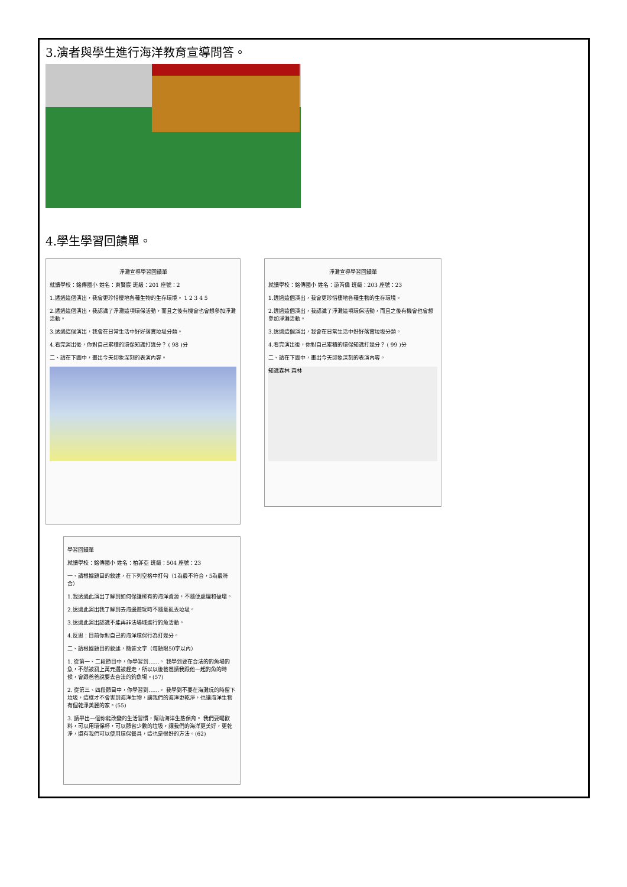3.演者與學生進行海洋教育宣導問答。
4.學生學習回饋單。
淨灘宣導學習回饋單
就讀學校：銘傳國小 姓名：東賢宸 班級：201 座號：2
1.透過這個演出，我會更珍惜棲地各種生物的生存環境。 1 2 3 4 5
2.透過這個演出，我認識了淨灘這項環保活動，而且之後有機會也會想參加淨灘活動。
3.透過這個演出，我會在日常生活中好好落實垃圾分類。
4.看完演出後，你對自己累積的環保知識打幾分？ ( 98 )分
二、請在下圖中，畫出今天印象深刻的表演內容。
淨灘宣導學習回饋單
就讀學校：銘傳國小 姓名：游芮僑 班級：203 座號：23
1.透過這個演出，我會更珍惜棲地各種生物的生存環境。
2.透過這個演出，我認識了淨灘這項環保活動，而且之後有機會也會想參加淨灘活動。
3.透過這個演出，我會在日常生活中好好落實垃圾分類。
4.看完演出後，你對自己累積的環保知識打幾分？ ( 99 )分
二、請在下圖中，畫出今天印象深刻的表演內容。
知識森林 森林
學習回饋單
就讀學校：銘傳國小 姓名：柏菲亞 班級：504 座號：23
一、請根據題目的敘述，在下列空格中打勾（1為最不符合，5為最符合）
1.我透過此演出了解到如何保護稀有的海洋資源，不隨便處理和破壞。
2.透過此演出我了解到去海邊遊玩時不隨意亂丟垃圾。
3.透過此演出認識不能再非法場域進行釣魚活動。
4.反思：目前你對自己的海洋環保行為打幾分。
二、請根據題目的敘述，簡答文字（每題限50字以內）
1. 從第一、二段節目中，你學習到……。 我學到要在合法的釣魚場釣魚，不然被罰上萬元還被趕走，所以以後爸爸請我跟他一起釣魚的時候，會跟爸爸說要去合法的釣魚場。(57)
2. 從第三、四段節目中，你學習到……。 我學到不要在海灘玩的時留下垃圾，這樣才不會害到海洋生物，讓我們的海洋更乾淨，也讓海洋生物有個乾淨美麗的家。(55)
3. 請舉出一個你能改變的生活習慣，幫助海洋生態保育。 我們要喝飲料，可以用環保杯，可以節省少數的垃圾，讓我們的海洋更美好，更乾淨，還有我們可以使用環保餐具，這也是很好的方法。(62)